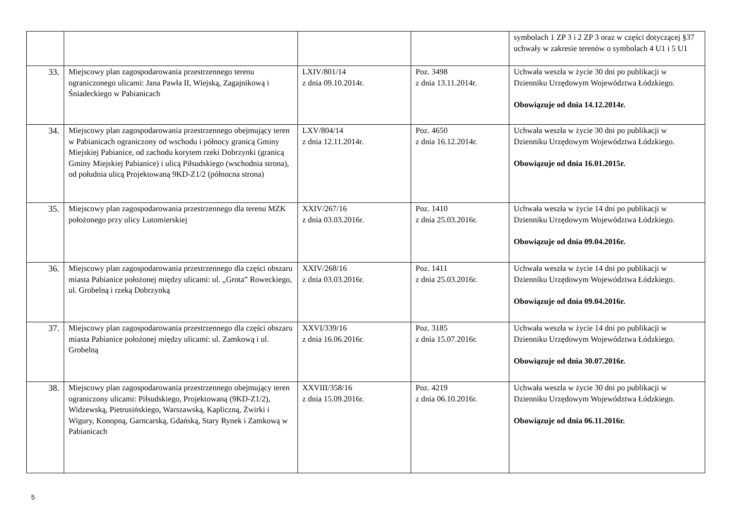| | | | | symbolach 1 ZP 3 i 2 ZP 3 oraz w części dotyczącej §37 uchwały w zakresie terenów o symbolach 4 U1 i 5 U1 |
| 33. | Miejscowy plan zagospodarowania przestrzennego terenu ograniczonego ulicami: Jana Pawła II, Wiejską, Zagajnikową i Śniadeckiego w Pabianicach | LXIV/801/14 z dnia 09.10.2014r. | Poz. 3498 z dnia 13.11.2014r. | Uchwała weszła w życie 30 dni po publikacji w Dzienniku Urzędowym Województwa Łódzkiego. Obowiązuje od dnia 14.12.2014r. |
| 34. | Miejscowy plan zagospodarowania przestrzennego obejmujący teren w Pabianicach ograniczony od wschodu i północy granicą Gminy Miejskiej Pabianice, od zachodu korytem rzeki Dobrzynki (granicą Gminy Miejskiej Pabianice) i ulicą Piłsudskiego (wschodnia strona), od południa ulicą Projektowaną 9KD-Z1/2 (północna strona) | LXV/804/14 z dnia 12.11.2014r. | Poz. 4650 z dnia 16.12.2014r. | Uchwała weszła w życie 30 dni po publikacji w Dzienniku Urzędowym Województwa Łódzkiego. Obowiązuje od dnia 16.01.2015r. |
| 35. | Miejscowy plan zagospodarowania przestrzennego dla terenu MZK położonego przy ulicy Lutomierskiej | XXIV/267/16 z dnia 03.03.2016r. | Poz. 1410 z dnia 25.03.2016r. | Uchwała weszła w życie 14 dni po publikacji w Dzienniku Urzędowym Województwa Łódzkiego. Obowiązuje od dnia 09.04.2016r. |
| 36. | Miejscowy plan zagospodarowania przestrzennego dla części obszaru miasta Pabianice położonej między ulicami: ul. „Grota” Roweckiego, ul. Grobelną i rzeką Dobrzynką | XXIV/268/16 z dnia 03.03.2016r. | Poz. 1411 z dnia 25.03.2016r. | Uchwała weszła w życie 14 dni po publikacji w Dzienniku Urzędowym Województwa Łódzkiego. Obowiązuje od dnia 09.04.2016r. |
| 37. | Miejscowy plan zagospodarowania przestrzennego dla części obszaru miasta Pabianice położonej między ulicami: ul. Zamkową i ul. Grobelną | XXVI/339/16 z dnia 16.06.2016r. | Poz. 3185 z dnia 15.07.2016r. | Uchwała weszła w życie 14 dni po publikacji w Dzienniku Urzędowym Województwa Łódzkiego. Obowiązuje od dnia 30.07.2016r. |
| 38. | Miejscowy plan zagospodarowania przestrzennego obejmujący teren ograniczony ulicami: Piłsudskiego, Projektowaną (9KD-Z1/2), Widzewską, Pietrusińskiego, Warszawską, Kapliczną, Żwirki i Wigury, Konopną, Garncarską, Gdańską, Stary Rynek i Zamkową w Pabianicach | XXVIII/358/16 z dnia 15.09.2016r. | Poz. 4219 z dnia 06.10.2016r. | Uchwała weszła w życie 30 dni po publikacji w Dzienniku Urzędowym Województwa Łódzkiego. Obowiązuje od dnia 06.11.2016r. |
5